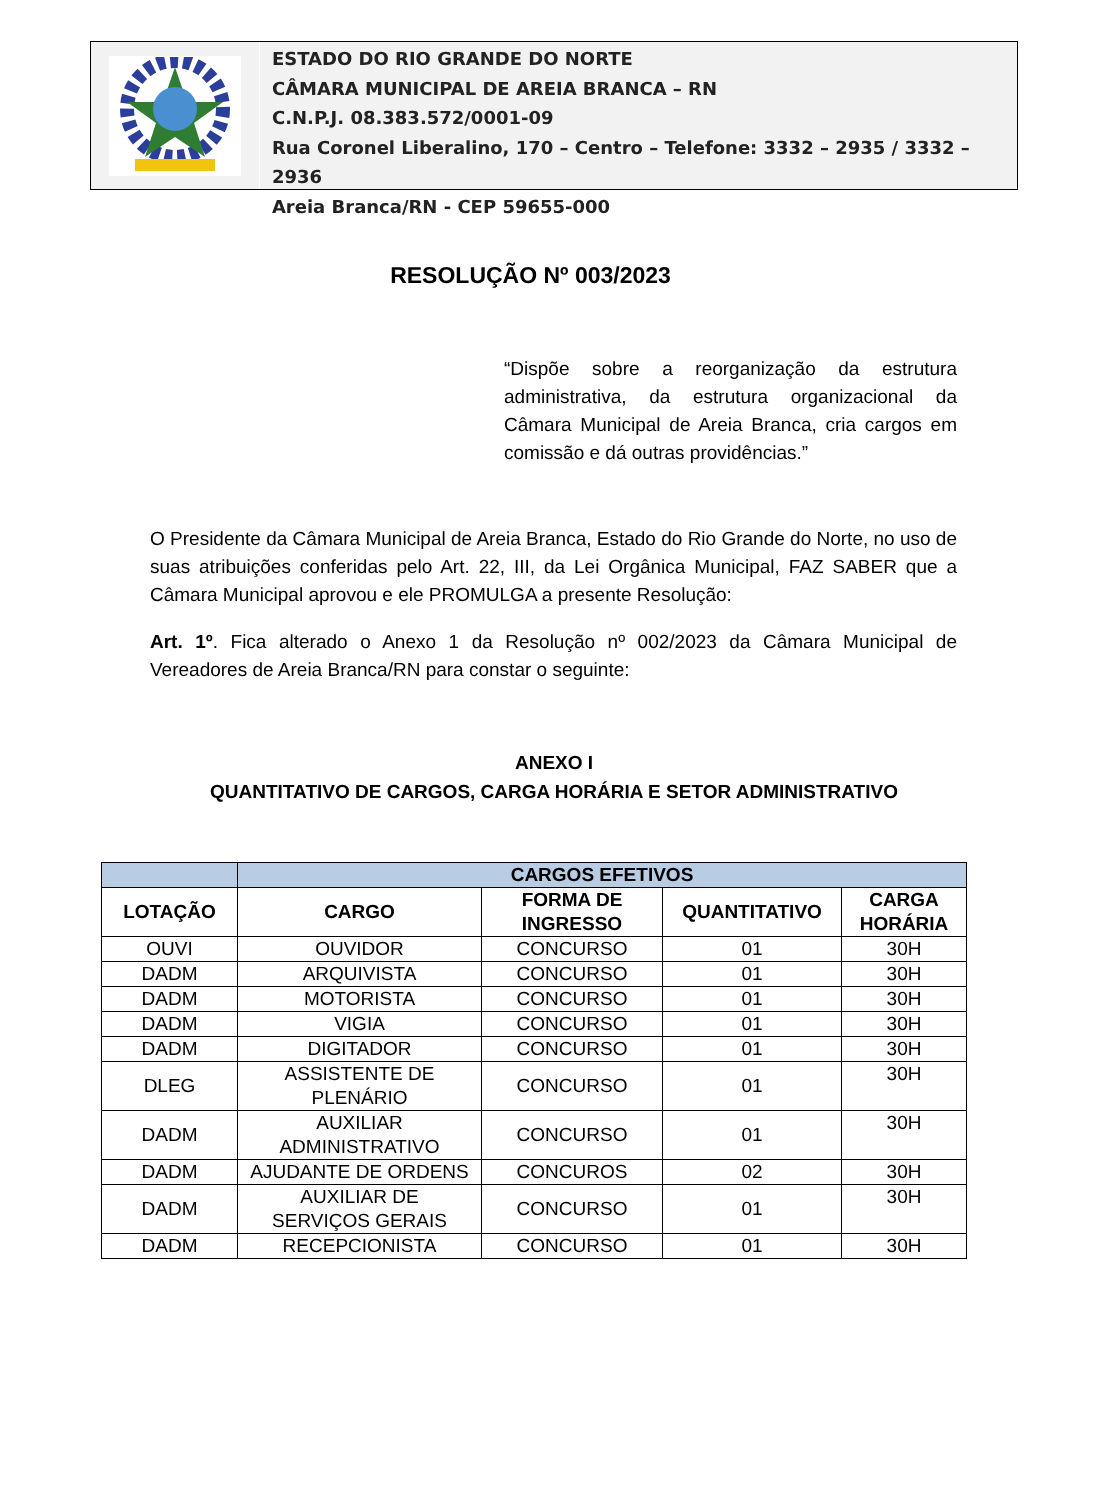ESTADO DO RIO GRANDE DO NORTE
CÂMARA MUNICIPAL DE AREIA BRANCA – RN
C.N.P.J. 08.383.572/0001-09
Rua Coronel Liberalino, 170 – Centro – Telefone: 3332 – 2935 / 3332 – 2936
Areia Branca/RN - CEP 59655-000
RESOLUÇÃO Nº 003/2023
“Dispõe sobre a reorganização da estrutura administrativa, da estrutura organizacional da Câmara Municipal de Areia Branca, cria cargos em comissão e dá outras providências.”
O Presidente da Câmara Municipal de Areia Branca, Estado do Rio Grande do Norte, no uso de suas atribuições conferidas pelo Art. 22, III, da Lei Orgânica Municipal, FAZ SABER que a Câmara Municipal aprovou e ele PROMULGA a presente Resolução:
Art. 1º. Fica alterado o Anexo 1 da Resolução nº 002/2023 da Câmara Municipal de Vereadores de Areia Branca/RN para constar o seguinte:
ANEXO I
QUANTITATIVO DE CARGOS, CARGA HORÁRIA E SETOR ADMINISTRATIVO
| | CARGOS EFETIVOS | | | |
| --- | --- | --- | --- | --- |
| LOTAÇÃO | CARGO | FORMA DE INGRESSO | QUANTITATIVO | CARGA HORÁRIA |
| OUVI | OUVIDOR | CONCURSO | 01 | 30H |
| DADM | ARQUIVISTA | CONCURSO | 01 | 30H |
| DADM | MOTORISTA | CONCURSO | 01 | 30H |
| DADM | VIGIA | CONCURSO | 01 | 30H |
| DADM | DIGITADOR | CONCURSO | 01 | 30H |
| DLEG | ASSISTENTE DE PLENÁRIO | CONCURSO | 01 | 30H |
| DADM | AUXILIAR ADMINISTRATIVO | CONCURSO | 01 | 30H |
| DADM | AJUDANTE DE ORDENS | CONCUROS | 02 | 30H |
| DADM | AUXILIAR DE SERVIÇOS GERAIS | CONCURSO | 01 | 30H |
| DADM | RECEPCIONISTA | CONCURSO | 01 | 30H |